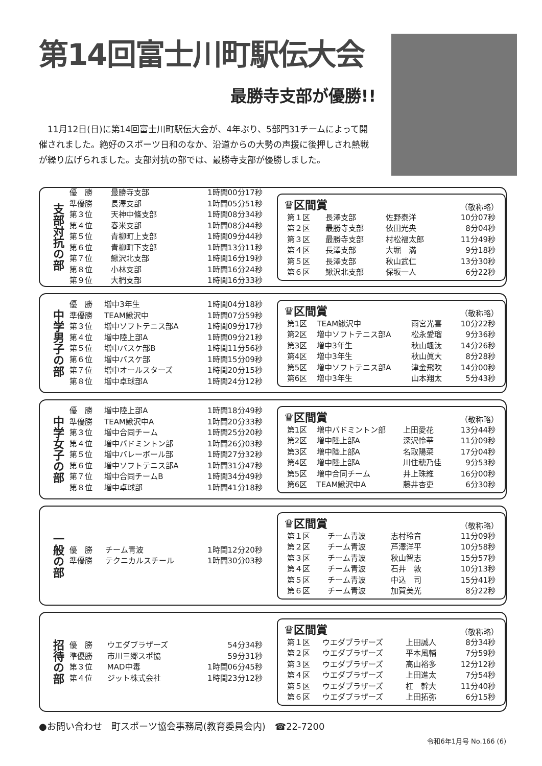第14回富士川町駅伝大会
最勝寺支部が優勝!!
11月12日(日)に第14回富士川町駅伝大会が、4年ぶり、5部門31チームによって開催されました。絶好のスポーツ日和のなか、沿道からの大勢の声援に後押しされ熱戦が繰り広げられました。支部対抗の部では、最勝寺支部が優勝しました。
支部対抗の部
| 優 勝 | 最勝寺支部 | 1時間00分17秒 |
| 準優勝 | 長澤支部 | 1時間05分51秒 |
| 第３位 | 天神中條支部 | 1時間08分34秒 |
| 第４位 | 春米支部 | 1時間08分44秒 |
| 第５位 | 青柳町上支部 | 1時間09分44秒 |
| 第６位 | 青柳町下支部 | 1時間13分11秒 |
| 第７位 | 鰍沢北支部 | 1時間16分19秒 |
| 第８位 | 小林支部 | 1時間16分24秒 |
| 第９位 | 大椚支部 | 1時間16分33秒 |
♛区間賞 （敬称略）
| 第１区 | 長澤支部 | 佐野泰洋 | 10分07秒 |
| 第２区 | 最勝寺支部 | 依田光央 | 8分04秒 |
| 第３区 | 最勝寺支部 | 村松福太郎 | 11分49秒 |
| 第４区 | 長澤支部 | 大堀 満 | 9分18秒 |
| 第５区 | 長澤支部 | 秋山武仁 | 13分30秒 |
| 第６区 | 鰍沢北支部 | 保坂一人 | 6分22秒 |
中学男子の部
| 優 勝 | 増中3年生 | 1時間04分18秒 |
| 準優勝 | TEAM鰍沢中 | 1時間07分59秒 |
| 第３位 | 増中ソフトテニス部A | 1時間09分17秒 |
| 第４位 | 増中陸上部A | 1時間09分21秒 |
| 第５位 | 増中バスケ部B | 1時間11分56秒 |
| 第６位 | 増中バスケ部 | 1時間15分09秒 |
| 第７位 | 増中オールスターズ | 1時間20分15秒 |
| 第８位 | 増中卓球部A | 1時間24分12秒 |
♛区間賞 （敬称略）
| 第1区 | TEAM鰍沢中 | 雨宮光喜 | 10分22秒 |
| 第2区 | 増中ソフトテニス部A | 松永愛瑠 | 9分36秒 |
| 第3区 | 増中3年生 | 秋山颯汰 | 14分26秒 |
| 第4区 | 増中3年生 | 秋山眞大 | 8分28秒 |
| 第5区 | 増中ソフトテニス部A | 津金飛吹 | 14分00秒 |
| 第6区 | 増中3年生 | 山本翔太 | 5分43秒 |
中学女子の部
| 優 勝 | 増中陸上部A | 1時間18分49秒 |
| 準優勝 | TEAM鰍沢中A | 1時間20分33秒 |
| 第３位 | 増中合同チーム | 1時間25分20秒 |
| 第４位 | 増中バドミントン部 | 1時間26分03秒 |
| 第５位 | 増中バレーボール部 | 1時間27分32秒 |
| 第６位 | 増中ソフトテニス部A | 1時間31分47秒 |
| 第７位 | 増中合同チームB | 1時間34分49秒 |
| 第８位 | 増中卓球部 | 1時間41分18秒 |
♛区間賞 （敬称略）
| 第1区 | 増中バドミントン部 | 上田愛花 | 13分44秒 |
| 第2区 | 増中陸上部A | 深沢怜華 | 11分09秒 |
| 第3区 | 増中陸上部A | 名取陽菜 | 17分04秒 |
| 第4区 | 増中陸上部A | 川住穂乃佳 | 9分53秒 |
| 第5区 | 増中合同チーム | 井上珠維 | 16分00秒 |
| 第6区 | TEAM鰍沢中A | 藤井杏吏 | 6分30秒 |
一般の部
| 優 勝 | チーム青波 | 1時間12分20秒 |
| 準優勝 | テクニカルスチール | 1時間30分03秒 |
♛区間賞 （敬称略）
| 第１区 | チーム青波 | 志村玲音 | 11分09秒 |
| 第２区 | チーム青波 | 芦澤洋平 | 10分58秒 |
| 第３区 | チーム青波 | 秋山智志 | 15分57秒 |
| 第４区 | チーム青波 | 石井 敦 | 10分13秒 |
| 第５区 | チーム青波 | 中込 司 | 15分41秒 |
| 第６区 | チーム青波 | 加賀美光 | 8分22秒 |
招待の部
| 優 勝 | ウエダブラザーズ | 54分34秒 |
| 準優勝 | 市川三郷スポ協 | 59分31秒 |
| 第３位 | MAD中毒 | 1時間06分45秒 |
| 第４位 | ジット株式会社 | 1時間23分12秒 |
♛区間賞 （敬称略）
| 第１区 | ウエダブラザーズ | 上田誠人 | 8分34秒 |
| 第２区 | ウエダブラザーズ | 平本風輔 | 7分59秒 |
| 第３区 | ウエダブラザーズ | 高山裕多 | 12分12秒 |
| 第４区 | ウエダブラザーズ | 上田進太 | 7分54秒 |
| 第５区 | ウエダブラザーズ | 杠 幹大 | 11分40秒 |
| 第６区 | ウエダブラザーズ | 上田拓弥 | 6分15秒 |
●お問い合わせ　町スポーツ協会事務局(教育委員会内)　☎22-7200
令和6年1月号 No.166 (6)